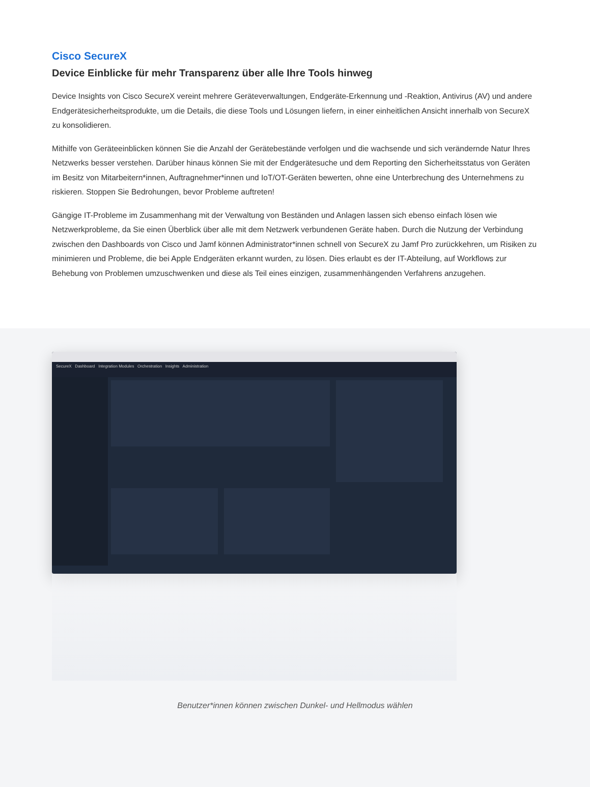Cisco SecureX
Device Einblicke für mehr Transparenz über alle Ihre Tools hinweg
Device Insights von Cisco SecureX vereint mehrere Geräteverwaltungen, Endgeräte-Erkennung und -Reaktion, Antivirus (AV) und andere Endgerätesicherheitsprodukte, um die Details, die diese Tools und Lösungen liefern, in einer einheitlichen Ansicht innerhalb von SecureX zu konsolidieren.
Mithilfe von Geräteeinblicken können Sie die Anzahl der Gerätebestände verfolgen und die wachsende und sich verändernde Natur Ihres Netzwerks besser verstehen. Darüber hinaus können Sie mit der Endgerätesuche und dem Reporting den Sicherheitsstatus von Geräten im Besitz von Mitarbeitern*innen, Auftragnehmer*innen und IoT/OT-Geräten bewerten, ohne eine Unterbrechung des Unternehmens zu riskieren. Stoppen Sie Bedrohungen, bevor Probleme auftreten!
Gängige IT-Probleme im Zusammenhang mit der Verwaltung von Beständen und Anlagen lassen sich ebenso einfach lösen wie Netzwerkprobleme, da Sie einen Überblick über alle mit dem Netzwerk verbundenen Geräte haben. Durch die Nutzung der Verbindung zwischen den Dashboards von Cisco und Jamf können Administrator*innen schnell von SecureX zu Jamf Pro zurückkehren, um Risiken zu minimieren und Probleme, die bei Apple Endgeräten erkannt wurden, zu lösen. Dies erlaubt es der IT-Abteilung, auf Workflows zur Behebung von Problemen umzuschwenken und diese als Teil eines einzigen, zusammenhängenden Verfahrens anzugehen.
SecureX Dashboard Integration Modules Orchestration Insights Administration
Benutzer*innen können zwischen Dunkel- und Hellmodus wählen